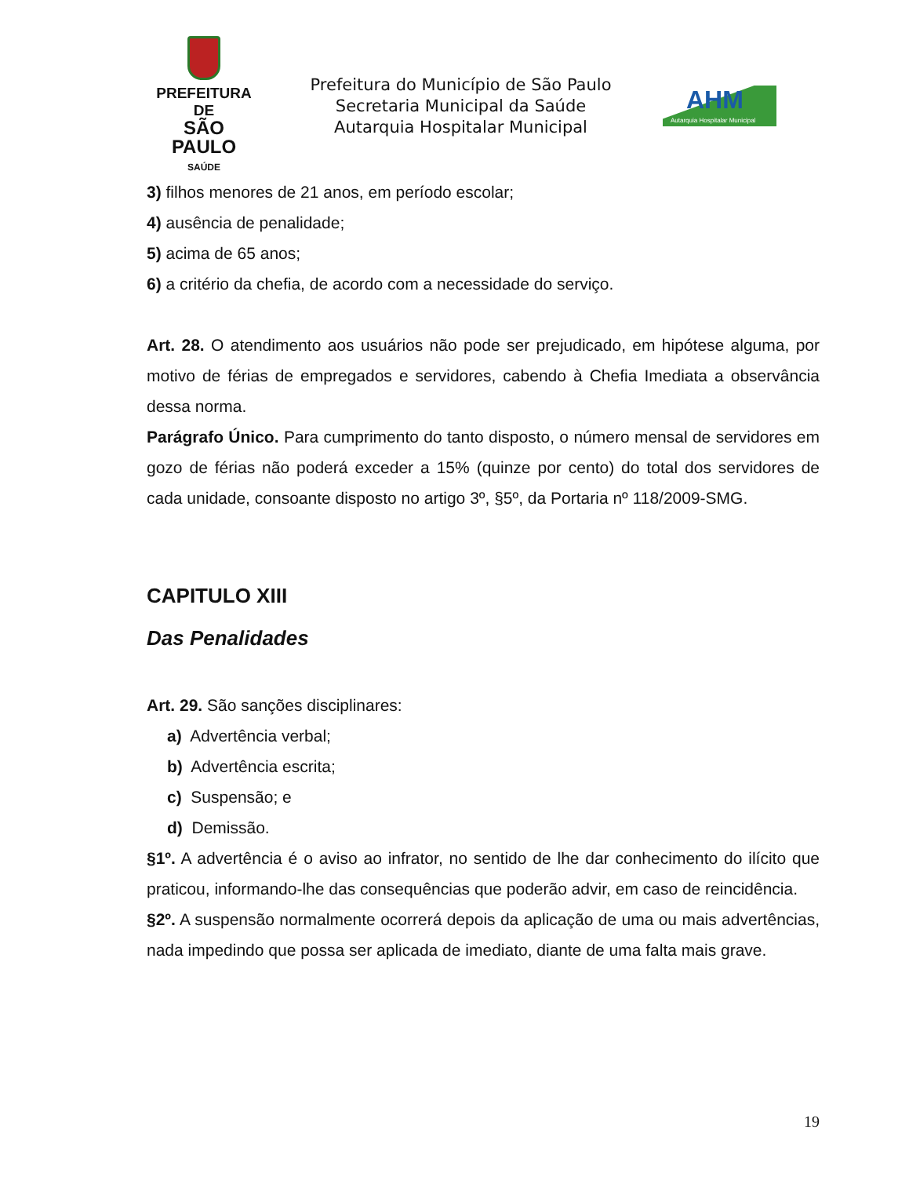PREFEITURA DE
SÃO PAULO
SAÚDE
Prefeitura do Município de São Paulo
Secretaria Municipal da Saúde
Autarquia Hospitalar Municipal
AHM
Autarquia Hospitalar Municipal
3) filhos menores de 21 anos, em período escolar;
4) ausência de penalidade;
5) acima de 65 anos;
6) a critério da chefia, de acordo com a necessidade do serviço.
Art. 28. O atendimento aos usuários não pode ser prejudicado, em hipótese alguma, por motivo de férias de empregados e servidores, cabendo à Chefia Imediata a observância dessa norma.
Parágrafo Único. Para cumprimento do tanto disposto, o número mensal de servidores em gozo de férias não poderá exceder a 15% (quinze por cento) do total dos servidores de cada unidade, consoante disposto no artigo 3º, §5º, da Portaria nº 118/2009-SMG.
CAPITULO XIII
Das Penalidades
Art. 29. São sanções disciplinares:
a) Advertência verbal;
b) Advertência escrita;
c) Suspensão; e
d) Demissão.
§1º. A advertência é o aviso ao infrator, no sentido de lhe dar conhecimento do ilícito que praticou, informando-lhe das consequências que poderão advir, em caso de reincidência.
§2º. A suspensão normalmente ocorrerá depois da aplicação de uma ou mais advertências, nada impedindo que possa ser aplicada de imediato, diante de uma falta mais grave.
19